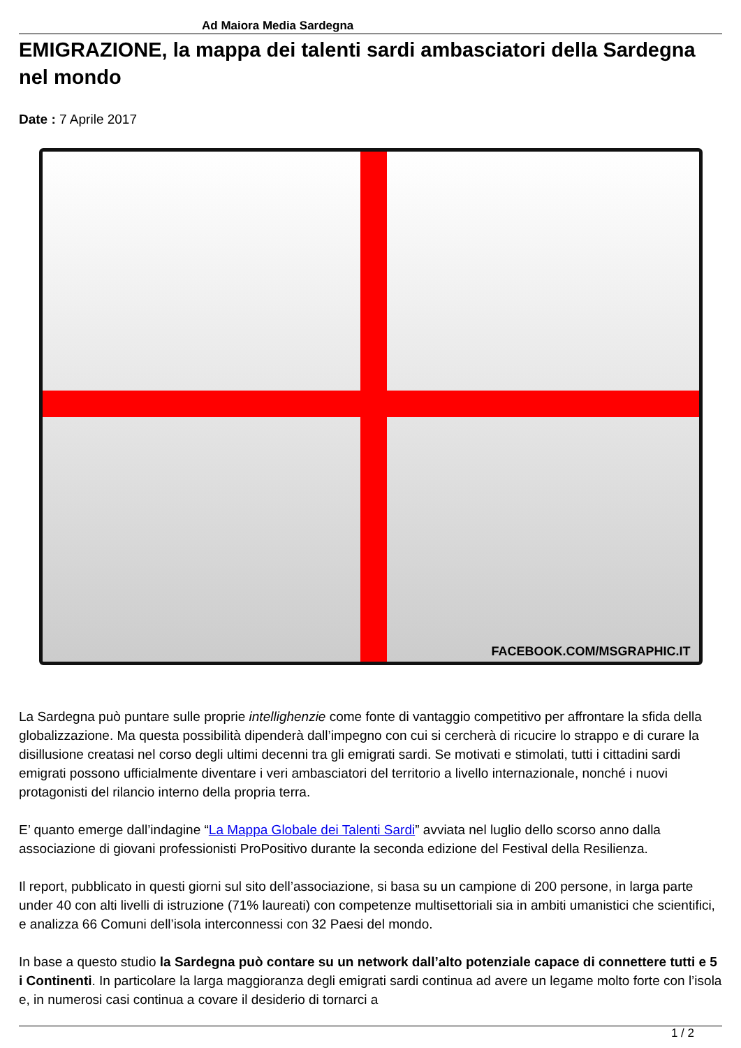Ad Maiora Media Sardegna
EMIGRAZIONE, la mappa dei talenti sardi ambasciatori della Sardegna nel mondo
Date : 7 Aprile 2017
FACEBOOK.COM/MSGRAPHIC.IT
La Sardegna può puntare sulle proprie intellighenzie come fonte di vantaggio competitivo per affrontare la sfida della globalizzazione. Ma questa possibilità dipenderà dall’impegno con cui si cercherà di ricucire lo strappo e di curare la disillusione creatasi nel corso degli ultimi decenni tra gli emigrati sardi. Se motivati e stimolati, tutti i cittadini sardi emigrati possono ufficialmente diventare i veri ambasciatori del territorio a livello internazionale, nonché i nuovi protagonisti del rilancio interno della propria terra.
E’ quanto emerge dall’indagine “La Mappa Globale dei Talenti Sardi” avviata nel luglio dello scorso anno dalla associazione di giovani professionisti ProPositivo durante la seconda edizione del Festival della Resilienza.
Il report, pubblicato in questi giorni sul sito dell’associazione, si basa su un campione di 200 persone, in larga parte under 40 con alti livelli di istruzione (71% laureati) con competenze multisettoriali sia in ambiti umanistici che scientifici, e analizza 66 Comuni dell’isola interconnessi con 32 Paesi del mondo.
In base a questo studio la Sardegna può contare su un network dall’alto potenziale capace di connettere tutti e 5 i Continenti. In particolare la larga maggioranza degli emigrati sardi continua ad avere un legame molto forte con l’isola e, in numerosi casi continua a covare il desiderio di tornarci a
1 / 2